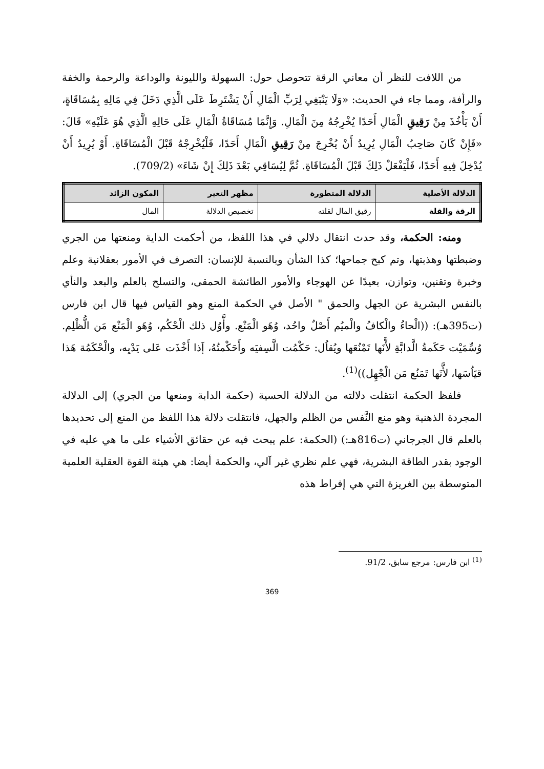من اللافت للنظر أن معاني الرقة تتحوصل حول: السهولة والليونة والوداعة والرحمة والخفة والرأفة، ومما جاء في الحديث: «وَلَا يَنْبَغِي لِرَبِّ الْمَالِ أَنْ يَشْتَرِطَ عَلَى الَّذِي دَخَلَ فِي مَالِهِ بِمُسَاقَاةٍ، أَنْ يَأْخُذَ مِنْ رَقِيقِ الْمَالِ أَحَدًا يُخْرِجُهُ مِنَ الْمَالِ. وَإِنَّمَا مُسَاقَاةُ الْمَالِ عَلَى حَالِهِ الَّذِي هُوَ عَلَيْهِ» قَالَ: «فَإِنْ كَانَ صَاحِبُ الْمَالِ يُرِيدُ أَنْ يُخْرِجَ مِنْ رَقِيقِ الْمَالِ أَحَدًا، فَلْيُخْرِجْهُ قَبْلَ الْمُسَاقَاةِ. أَوْ يُرِيدُ أَنْ يُدْخِلَ فِيهِ أَحَدًا، فَلْيَفْعَلْ ذَلِكَ قَبْلَ الْمُسَاقَاةِ. ثُمَّ لِيُسَاقِي بَعْدَ ذَلِكَ إِنْ شَاءَ» (709/2).
| الدلالة الأصلية | الدلالة المتطورة | مظهر التغير | المكون الزائد |
| --- | --- | --- | --- |
| الرقة والقلة | رقيق المال لقلته | تخصيص الدلالة | المال |
ومنه: الحكمة، وقد حدث انتقال دلالي في هذا اللفظ، من أحكمت الداية ومنعتها من الجري وضبطتها وهذبتها، وتم كبح جماحها؛ كذا الشأن وبالنسبة للإنسان: التصرف في الأمور بعقلانية وعلم وخبرة وتقنين، وتوازن، بعيدًا عن الهوجاء والأمور الطائشة الحمقى، والتسلح بالعلم والبعد والنأي بالنفس البشرية عن الجهل والحمق " الأصل في الحكمة المنع وهو القياس فيها قال ابن فارس (ت395هـ): ((الْحاءُ والْكافُ والْميُم أَصْلٌ واحُد، وُهَو الْمَنْع. وأَّوُل ذلك الْحْكُم، وُهَو الْمَنْع مَن الُّظْلِم. وُسِّمَيْت حَكَمةُ الَّدابَّةِ لأَّنَها تَمْنُعَها ويُقاُل: حَكْمُت الَّسِفيَه وأَحَكْمتُهُ، إَذا أَخْذَت عَلى يَدْيِه، والْحْكَمُة هَذا قيَاُسَها، لأَّنَها تَمَنُع مَن الْجْهِل))<sup>(1)</sup>.
فلفظ الحكمة انتقلت دلالته من الدلالة الحسية (حكمة الدابة ومنعها من الجري) إلى الدلالة المجردة الذهنية وهو منع النَّفس من الظلم والجهل، فانتقلت دلالة هذا اللفظ من المنع إلى تحديدها بالعلم قال الجرجاني (ت816هـ:) (الحكمة: علم يبحث فيه عن حقائق الأشياء على ما هي عليه في الوجود بقدر الطاقة البشرية، فهي علم نظري غير آلي، والحكمة أيضا: هي هيئة القوة العقلية العلمية المتوسطة بين الغريزة التي هي إفراط هذه
<sup>(1)</sup> ابن فارس: مرجع سابق، 91/2.
369